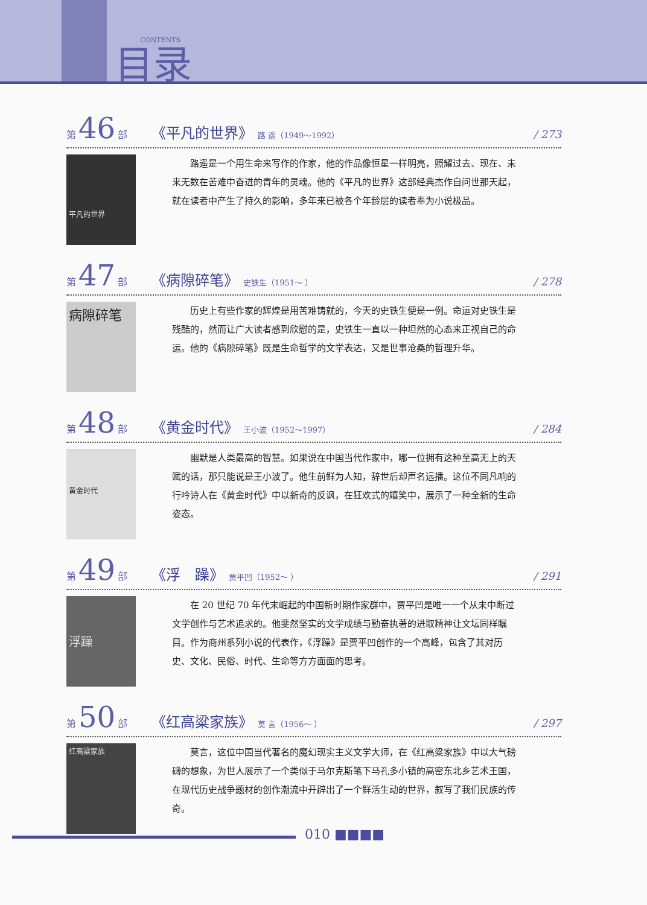CONTENTS
目录
第 46 部 《平凡的世界》 路 遥（1949～1992） / 273
平凡的世界
路遥是一个用生命来写作的作家，他的作品像恒星一样明亮，照耀过去、现在、未来无数在苦难中奋进的青年的灵魂。他的《平凡的世界》这部经典杰作自问世那天起，就在读者中产生了持久的影响，多年来已被各个年龄层的读者奉为小说极品。
第 47 部 《病隙碎笔》 史铁生（1951～ ） / 278
病隙碎笔
历史上有些作家的辉煌是用苦难铸就的，今天的史铁生便是一例。命运对史铁生是残酷的，然而让广大读者感到欣慰的是，史铁生一直以一种坦然的心态来正视自己的命运。他的《病隙碎笔》既是生命哲学的文学表达，又是世事沧桑的哲理升华。
第 48 部 《黄金时代》 王小波（1952～1997） / 284
黄金时代
幽默是人类最高的智慧。如果说在中国当代作家中，哪一位拥有这种至高无上的天赋的话，那只能说是王小波了。他生前鲜为人知，辞世后却声名远播。这位不同凡响的行吟诗人在《黄金时代》中以新奇的反讽，在狂欢式的嬉笑中，展示了一种全新的生命姿态。
第 49 部 《浮　躁》 贾平凹（1952～ ） / 291
浮躁
在 20 世纪 70 年代末崛起的中国新时期作家群中，贾平凹是唯一一个从未中断过文学创作与艺术追求的。他斐然坚实的文学成绩与勤奋执著的进取精神让文坛同样瞩目。作为商州系列小说的代表作，《浮躁》是贾平凹创作的一个高峰，包含了其对历史、文化、民俗、时代、生命等方方面面的思考。
第 50 部 《红高粱家族》 莫 言（1956～ ） / 297
红高粱家族
莫言，这位中国当代著名的魔幻现实主义文学大师，在《红高粱家族》中以大气磅礴的想象，为世人展示了一个类似于马尔克斯笔下马孔多小镇的高密东北乡艺术王国，在现代历史战争题材的创作潮流中开辟出了一个鲜活生动的世界，叙写了我们民族的传奇。
010 ■■■■